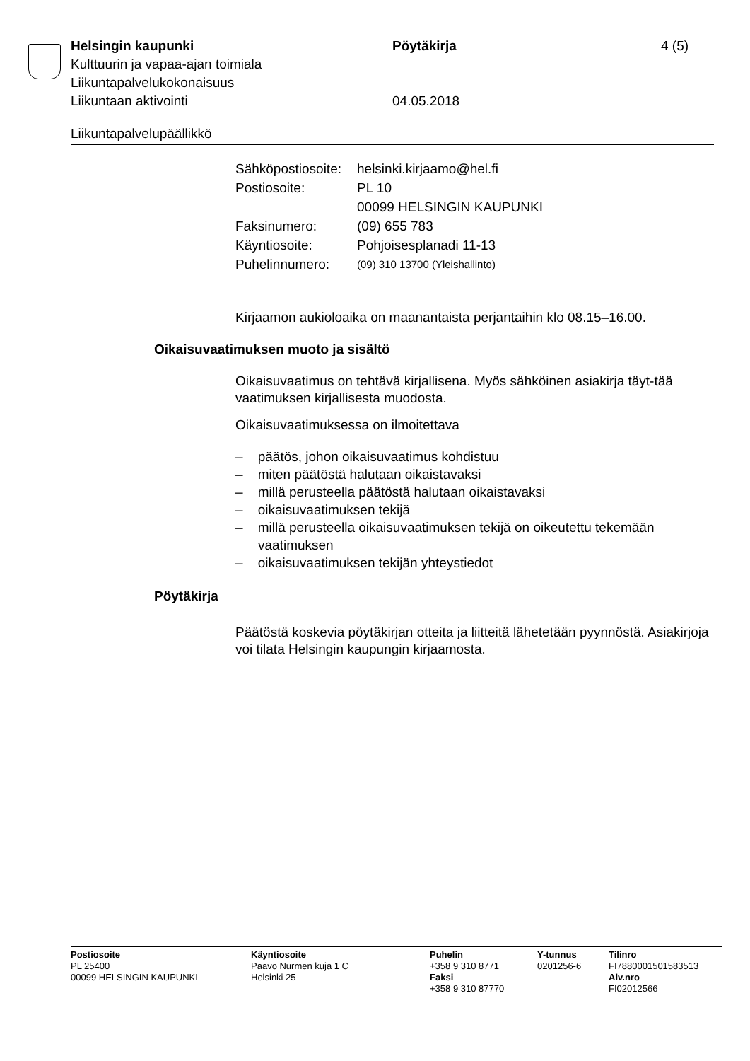Helsingin kaupunki Pöytäkirja 4 (5)
Kulttuurin ja vapaa-ajan toimiala
Liikuntapalvelukokonaisuus
Liikuntaan aktivointi 04.05.2018
Liikuntapalvelupäällikkö
| Sähköpostiosoite: | helsinki.kirjaamo@hel.fi |
| Postiosoite: | PL 10 00099 HELSINGIN KAUPUNKI |
| Faksinumero: | (09) 655 783 |
| Käyntiosoite: | Pohjoisesplanadi 11-13 |
| Puhelinnumero: | (09) 310 13700 (Yleishallinto) |
Kirjaamon aukioloaika on maanantaista perjantaihin klo 08.15–16.00.
Oikaisuvaatimuksen muoto ja sisältö
Oikaisuvaatimus on tehtävä kirjallisena. Myös sähköinen asiakirja täyt-tää vaatimuksen kirjallisesta muodosta.
Oikaisuvaatimuksessa on ilmoitettava
– päätös, johon oikaisuvaatimus kohdistuu
– miten päätöstä halutaan oikaistavaksi
– millä perusteella päätöstä halutaan oikaistavaksi
– oikaisuvaatimuksen tekijä
– millä perusteella oikaisuvaatimuksen tekijä on oikeutettu tekemään vaatimuksen
– oikaisuvaatimuksen tekijän yhteystiedot
Pöytäkirja
Päätöstä koskevia pöytäkirjan otteita ja liitteitä lähetetään pyynnöstä. Asiakirjoja voi tilata Helsingin kaupungin kirjaamosta.
Postiosoite
PL 25400
00099 HELSINGIN KAUPUNKI
Käyntiosoite
Paavo Nurmen kuja 1 C
Helsinki 25
Puhelin
+358 9 310 8771
Faksi
+358 9 310 87770
Y-tunnus
0201256-6
Tilinro
FI7880001501583513
Alv.nro
FI02012566